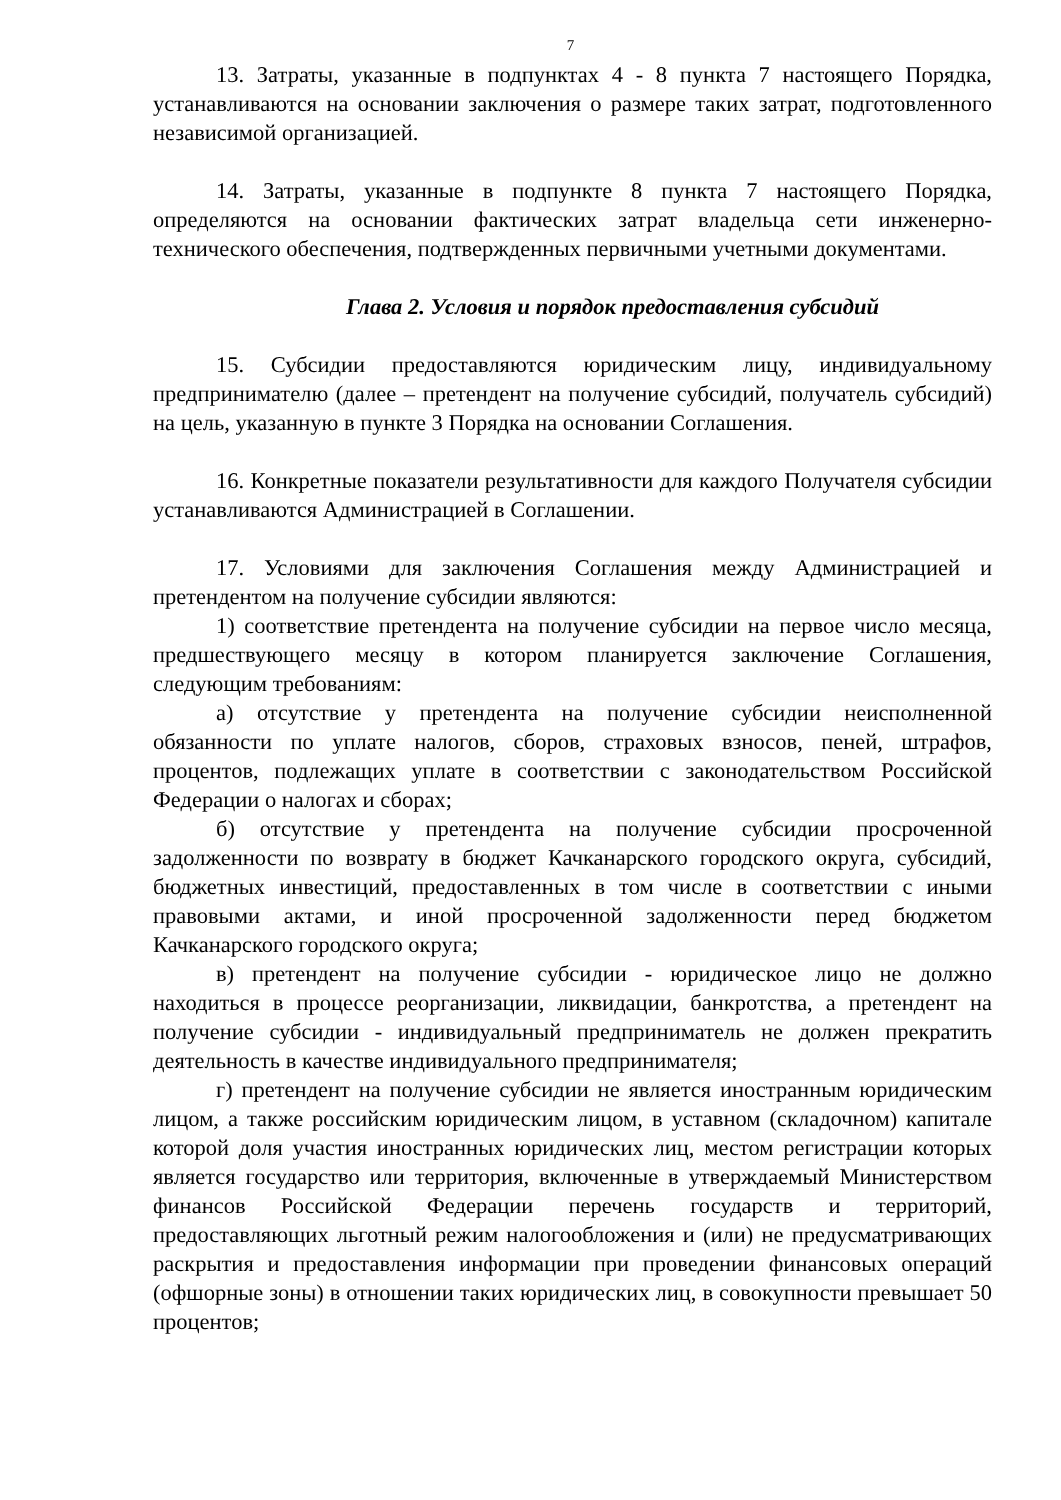7
13. Затраты, указанные в подпунктах 4 - 8 пункта 7 настоящего Порядка, устанавливаются на основании заключения о размере таких затрат, подготовленного независимой организацией.
14. Затраты, указанные в подпункте 8 пункта 7 настоящего Порядка, определяются на основании фактических затрат владельца сети инженерно-технического обеспечения, подтвержденных первичными учетными документами.
Глава 2. Условия и порядок предоставления субсидий
15. Субсидии предоставляются юридическим лицу, индивидуальному предпринимателю (далее – претендент на получение субсидий, получатель субсидий) на цель, указанную в пункте 3 Порядка на основании Соглашения.
16. Конкретные показатели результативности для каждого Получателя субсидии устанавливаются Администрацией в Соглашении.
17. Условиями для заключения Соглашения между Администрацией и претендентом на получение субсидии являются:
1) соответствие претендента на получение субсидии на первое число месяца, предшествующего месяцу в котором планируется заключение Соглашения, следующим требованиям:
а) отсутствие у претендента на получение субсидии неисполненной обязанности по уплате налогов, сборов, страховых взносов, пеней, штрафов, процентов, подлежащих уплате в соответствии с законодательством Российской Федерации о налогах и сборах;
б) отсутствие у претендента на получение субсидии просроченной задолженности по возврату в бюджет Качканарского городского округа, субсидий, бюджетных инвестиций, предоставленных в том числе в соответствии с иными правовыми актами, и иной просроченной задолженности перед бюджетом Качканарского городского округа;
в) претендент на получение субсидии - юридическое лицо не должно находиться в процессе реорганизации, ликвидации, банкротства, а претендент на получение субсидии - индивидуальный предприниматель не должен прекратить деятельность в качестве индивидуального предпринимателя;
г) претендент на получение субсидии не является иностранным юридическим лицом, а также российским юридическим лицом, в уставном (складочном) капитале которой доля участия иностранных юридических лиц, местом регистрации которых является государство или территория, включенные в утверждаемый Министерством финансов Российской Федерации перечень государств и территорий, предоставляющих льготный режим налогообложения и (или) не предусматривающих раскрытия и предоставления информации при проведении финансовых операций (офшорные зоны) в отношении таких юридических лиц, в совокупности превышает 50 процентов;